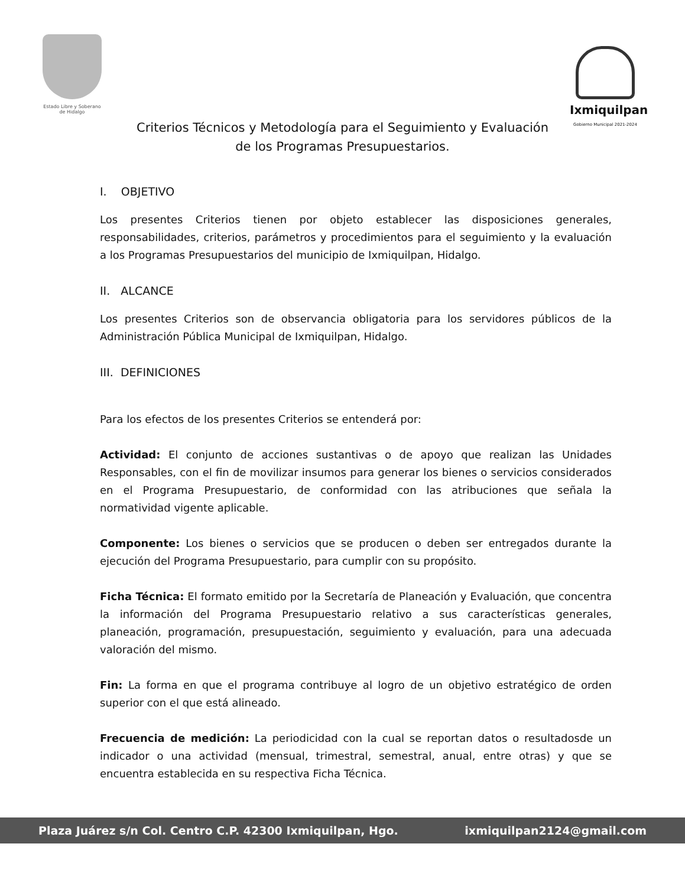Estado Libre y Soberano
de Hidalgo
Ixmiquilpan
Gobierno Municipal 2021-2024
Criterios Técnicos y Metodología para el Seguimiento y Evaluación
de los Programas Presupuestarios.
I. OBJETIVO
Los presentes Criterios tienen por objeto establecer las disposiciones generales, responsabilidades, criterios, parámetros y procedimientos para el seguimiento y la evaluación a los Programas Presupuestarios del municipio de Ixmiquilpan, Hidalgo.
II. ALCANCE
Los presentes Criterios son de observancia obligatoria para los servidores públicos de la Administración Pública Municipal de Ixmiquilpan, Hidalgo.
III. DEFINICIONES
Para los efectos de los presentes Criterios se entenderá por:
Actividad: El conjunto de acciones sustantivas o de apoyo que realizan las Unidades Responsables, con el fin de movilizar insumos para generar los bienes o servicios considerados en el Programa Presupuestario, de conformidad con las atribuciones que señala la normatividad vigente aplicable.
Componente: Los bienes o servicios que se producen o deben ser entregados durante la ejecución del Programa Presupuestario, para cumplir con su propósito.
Ficha Técnica: El formato emitido por la Secretaría de Planeación y Evaluación, que concentra la información del Programa Presupuestario relativo a sus características generales, planeación, programación, presupuestación, seguimiento y evaluación, para una adecuada valoración del mismo.
Fin: La forma en que el programa contribuye al logro de un objetivo estratégico de orden superior con el que está alineado.
Frecuencia de medición: La periodicidad con la cual se reportan datos o resultadosde un indicador o una actividad (mensual, trimestral, semestral, anual, entre otras) y que se encuentra establecida en su respectiva Ficha Técnica.
Plaza Juárez s/n Col. Centro C.P. 42300 Ixmiquilpan, Hgo. ixmiquilpan2124@gmail.com